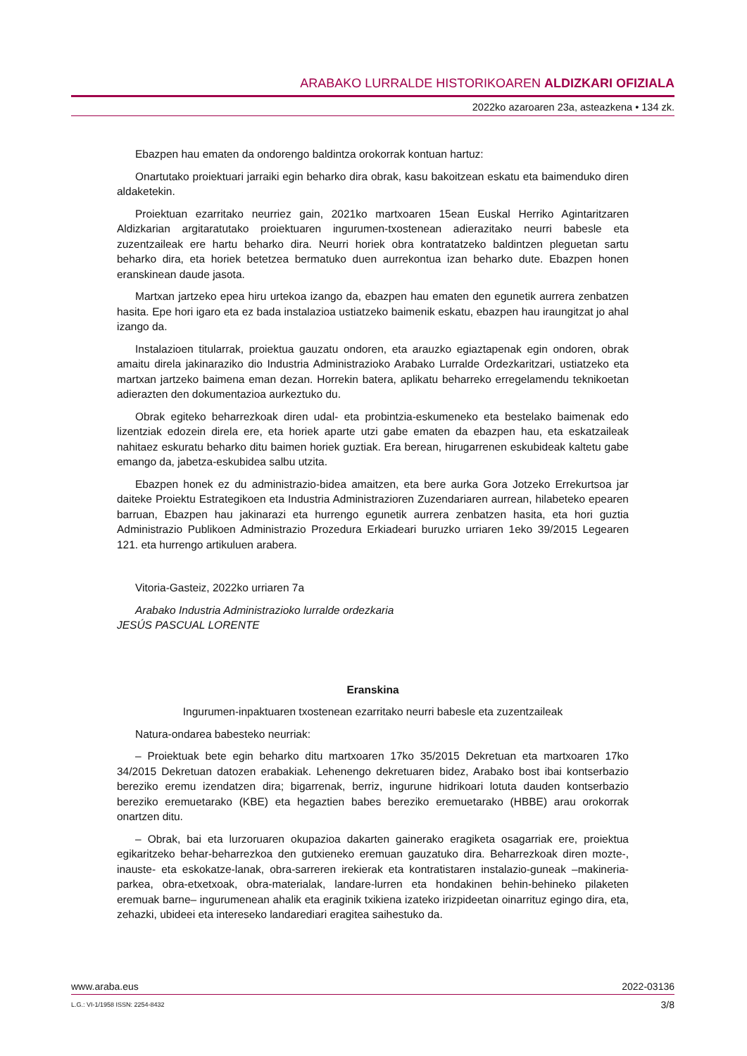ARABAKO LURRALDE HISTORIKOAREN ALDIZKARI OFIZIALA
2022ko azaroaren 23a, asteazkena • 134 zk.
Ebazpen hau ematen da ondorengo baldintza orokorrak kontuan hartuz:
Onartutako proiektuari jarraiki egin beharko dira obrak, kasu bakoitzean eskatu eta baimenduko diren aldaketekin.
Proiektuan ezarritako neurriez gain, 2021ko martxoaren 15ean Euskal Herriko Agintaritzaren Aldizkarian argitaratutako proiektuaren ingurumen-txostenean adierazitako neurri babesle eta zuzentzaileak ere hartu beharko dira. Neurri horiek obra kontratatzeko baldintzen pleguetan sartu beharko dira, eta horiek betetzea bermatuko duen aurrekontua izan beharko dute. Ebazpen honen eranskinean daude jasota.
Martxan jartzeko epea hiru urtekoa izango da, ebazpen hau ematen den egunetik aurrera zenbatzen hasita. Epe hori igaro eta ez bada instalazioa ustiatzeko baimenik eskatu, ebazpen hau iraungitzat jo ahal izango da.
Instalazioen titularrak, proiektua gauzatu ondoren, eta arauzko egiaztapenak egin ondoren, obrak amaitu direla jakinaraziko dio Industria Administrazioko Arabako Lurralde Ordezkaritzari, ustiatzeko eta martxan jartzeko baimena eman dezan. Horrekin batera, aplikatu beharreko erregelamendu teknikoetan adierazten den dokumentazioa aurkeztuko du.
Obrak egiteko beharrezkoak diren udal- eta probintzia-eskumeneko eta bestelako baimenak edo lizentziak edozein direla ere, eta horiek aparte utzi gabe ematen da ebazpen hau, eta eskatzaileak nahitaez eskuratu beharko ditu baimen horiek guztiak. Era berean, hirugarrenen eskubideak kaltetu gabe emango da, jabetza-eskubidea salbu utzita.
Ebazpen honek ez du administrazio-bidea amaitzen, eta bere aurka Gora Jotzeko Errekurtsoa jar daiteke Proiektu Estrategikoen eta Industria Administrazioren Zuzendariaren aurrean, hilabeteko epearen barruan, Ebazpen hau jakinarazi eta hurrengo egunetik aurrera zenbatzen hasita, eta hori guztia Administrazio Publikoen Administrazio Prozedura Erkiadeari buruzko urriaren 1eko 39/2015 Legearen 121. eta hurrengo artikuluen arabera.
Vitoria-Gasteiz, 2022ko urriaren 7a
Arabako Industria Administrazioko lurralde ordezkaria
JESÚS PASCUAL LORENTE
Eranskina
Ingurumen-inpaktuaren txostenean ezarritako neurri babesle eta zuzentzaileak
Natura-ondarea babesteko neurriak:
– Proiektuak bete egin beharko ditu martxoaren 17ko 35/2015 Dekretuan eta martxoaren 17ko 34/2015 Dekretuan datozen erabakiak. Lehenengo dekretuaren bidez, Arabako bost ibai kontserbazio bereziko eremu izendatzen dira; bigarrenak, berriz, ingurune hidrikoari lotuta dauden kontserbazio bereziko eremuetarako (KBE) eta hegaztien babes bereziko eremuetarako (HBBE) arau orokorrak onartzen ditu.
– Obrak, bai eta lurzoruaren okupazioa dakarten gainerako eragiketa osagarriak ere, proiektua egikaritzeko behar-beharrezkoa den gutxieneko eremuan gauzatuko dira. Beharrezkoak diren mozte-, inauste- eta eskokatze-lanak, obra-sarreren irekierak eta kontratistaren instalazio-guneak –makineria-parkea, obra-etxetxoak, obra-materialak, landare-lurren eta hondakinen behin-behineko pilaketen eremuak barne– ingurumenean ahalik eta eraginik txikiena izateko irizpideetan oinarrituz egingo dira, eta, zehazki, ubideei eta intereseko landarediari eragitea saihestuko da.
www.araba.eus 2022-03136
L.G.: VI-1/1958 ISSN: 2254-8432 3/8